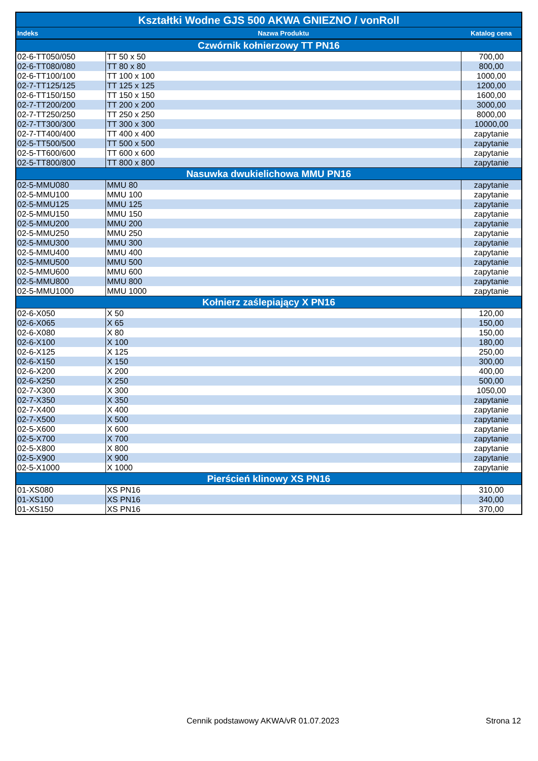| Kształtki Wodne GJS 500 AKWA GNIEZNO / vonRoll | | |
| --- | --- | --- |
| Indeks | Nazwa Produktu | Katalog cena |
| Czwórnik kołnierzowy TT PN16 | | |
| 02-6-TT050/050 | TT 50 x 50 | 700,00 |
| 02-6-TT080/080 | TT 80 x 80 | 800,00 |
| 02-6-TT100/100 | TT 100 x 100 | 1000,00 |
| 02-7-TT125/125 | TT 125 x 125 | 1200,00 |
| 02-6-TT150/150 | TT 150 x 150 | 1600,00 |
| 02-7-TT200/200 | TT 200 x 200 | 3000,00 |
| 02-7-TT250/250 | TT 250 x 250 | 8000,00 |
| 02-7-TT300/300 | TT 300 x 300 | 10000,00 |
| 02-7-TT400/400 | TT 400 x 400 | zapytanie |
| 02-5-TT500/500 | TT 500 x 500 | zapytanie |
| 02-5-TT600/600 | TT 600 x 600 | zapytanie |
| 02-5-TT800/800 | TT 800 x 800 | zapytanie |
| Nasuwka dwukielichowa MMU PN16 | | |
| 02-5-MMU080 | MMU 80 | zapytanie |
| 02-5-MMU100 | MMU 100 | zapytanie |
| 02-5-MMU125 | MMU 125 | zapytanie |
| 02-5-MMU150 | MMU 150 | zapytanie |
| 02-5-MMU200 | MMU 200 | zapytanie |
| 02-5-MMU250 | MMU 250 | zapytanie |
| 02-5-MMU300 | MMU 300 | zapytanie |
| 02-5-MMU400 | MMU 400 | zapytanie |
| 02-5-MMU500 | MMU 500 | zapytanie |
| 02-5-MMU600 | MMU 600 | zapytanie |
| 02-5-MMU800 | MMU 800 | zapytanie |
| 02-5-MMU1000 | MMU 1000 | zapytanie |
| Kołnierz zaślepiający X PN16 | | |
| 02-6-X050 | X 50 | 120,00 |
| 02-6-X065 | X 65 | 150,00 |
| 02-6-X080 | X 80 | 150,00 |
| 02-6-X100 | X 100 | 180,00 |
| 02-6-X125 | X 125 | 250,00 |
| 02-6-X150 | X 150 | 300,00 |
| 02-6-X200 | X 200 | 400,00 |
| 02-6-X250 | X 250 | 500,00 |
| 02-7-X300 | X 300 | 1050,00 |
| 02-7-X350 | X 350 | zapytanie |
| 02-7-X400 | X 400 | zapytanie |
| 02-7-X500 | X 500 | zapytanie |
| 02-5-X600 | X 600 | zapytanie |
| 02-5-X700 | X 700 | zapytanie |
| 02-5-X800 | X 800 | zapytanie |
| 02-5-X900 | X 900 | zapytanie |
| 02-5-X1000 | X 1000 | zapytanie |
| Pierścień klinowy XS PN16 | | |
| 01-XS080 | XS PN16 | 310,00 |
| 01-XS100 | XS PN16 | 340,00 |
| 01-XS150 | XS PN16 | 370,00 |
Cennik podstawowy AKWA/vR 01.07.2023
Strona 12